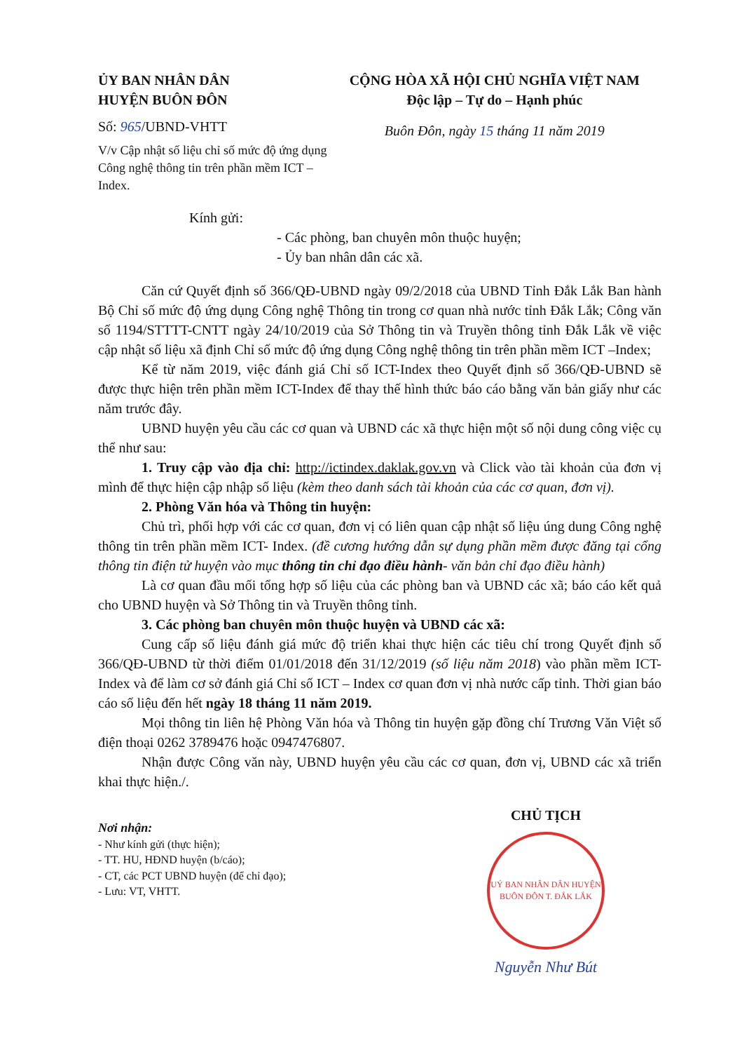ỦY BAN NHÂN DÂN
HUYỆN BUÔN ĐÔN
Số: 965/UBND-VHTT
V/v Cập nhật số liệu chỉ số mức độ ứng dụng Công nghệ thông tin trên phần mềm ICT – Index.
CỘNG HÒA XÃ HỘI CHỦ NGHĨA VIỆT NAM
Độc lập – Tự do – Hạnh phúc
Buôn Đôn, ngày 15 tháng 11 năm 2019
Kính gửi:
- Các phòng, ban chuyên môn thuộc huyện;
- Ủy ban nhân dân các xã.
Căn cứ Quyết định số 366/QĐ-UBND ngày 09/2/2018 của UBND Tỉnh Đắk Lắk Ban hành Bộ Chỉ số mức độ ứng dụng Công nghệ Thông tin trong cơ quan nhà nước tỉnh Đắk Lắk; Công văn số 1194/STTTT-CNTT ngày 24/10/2019 của Sở Thông tin và Truyền thông tỉnh Đắk Lắk về việc cập nhật số liệu xã định Chỉ số mức độ ứng dụng Công nghệ thông tin trên phần mềm ICT –Index;
Kể từ năm 2019, việc đánh giá Chỉ số ICT-Index theo Quyết định số 366/QĐ-UBND sẽ được thực hiện trên phần mềm ICT-Index để thay thế hình thức báo cáo bằng văn bản giấy như các năm trước đây.
UBND huyện yêu cầu các cơ quan và UBND các xã thực hiện một số nội dung công việc cụ thể như sau:
1. Truy cập vào địa chỉ: http://ictindex.daklak.gov.vn và Click vào tài khoản của đơn vị mình để thực hiện cập nhập số liệu (kèm theo danh sách tài khoản của các cơ quan, đơn vị).
2. Phòng Văn hóa và Thông tin huyện:
Chủ trì, phối hợp với các cơ quan, đơn vị có liên quan cập nhật số liệu úng dung Công nghệ thông tin trên phần mềm ICT- Index. (đề cương hướng dẫn sự dụng phần mềm được đăng tại cổng thông tin điện tử huyện vào mục thông tin chỉ đạo điều hành- văn bản chỉ đạo điều hành)
Là cơ quan đầu mối tổng hợp số liệu của các phòng ban và UBND các xã; báo cáo kết quả cho UBND huyện và Sở Thông tin và Truyền thông tỉnh.
3. Các phòng ban chuyên môn thuộc huyện và UBND các xã:
Cung cấp số liệu đánh giá mức độ triển khai thực hiện các tiêu chí trong Quyết định số 366/QĐ-UBND từ thời điểm 01/01/2018 đến 31/12/2019 (số liệu năm 2018) vào phần mềm ICT-Index và để làm cơ sở đánh giá Chỉ số ICT – Index cơ quan đơn vị nhà nước cấp tỉnh. Thời gian báo cáo số liệu đến hết ngày 18 tháng 11 năm 2019.
Mọi thông tin liên hệ Phòng Văn hóa và Thông tin huyện gặp đồng chí Trương Văn Việt số điện thoại 0262 3789476 hoặc 0947476807.
Nhận được Công văn này, UBND huyện yêu cầu các cơ quan, đơn vị, UBND các xã triển khai thực hiện./.
Nơi nhận:
- Như kính gửi (thực hiện);
- TT. HU, HĐND huyện (b/cáo);
- CT, các PCT UBND huyện (để chỉ đạo);
- Lưu: VT, VHTT.
CHỦ TỊCH
UỶ BAN NHÂN DÂN HUYỆN BUÔN ĐÔN T. ĐẮK LẮK
Nguyễn Như Bút